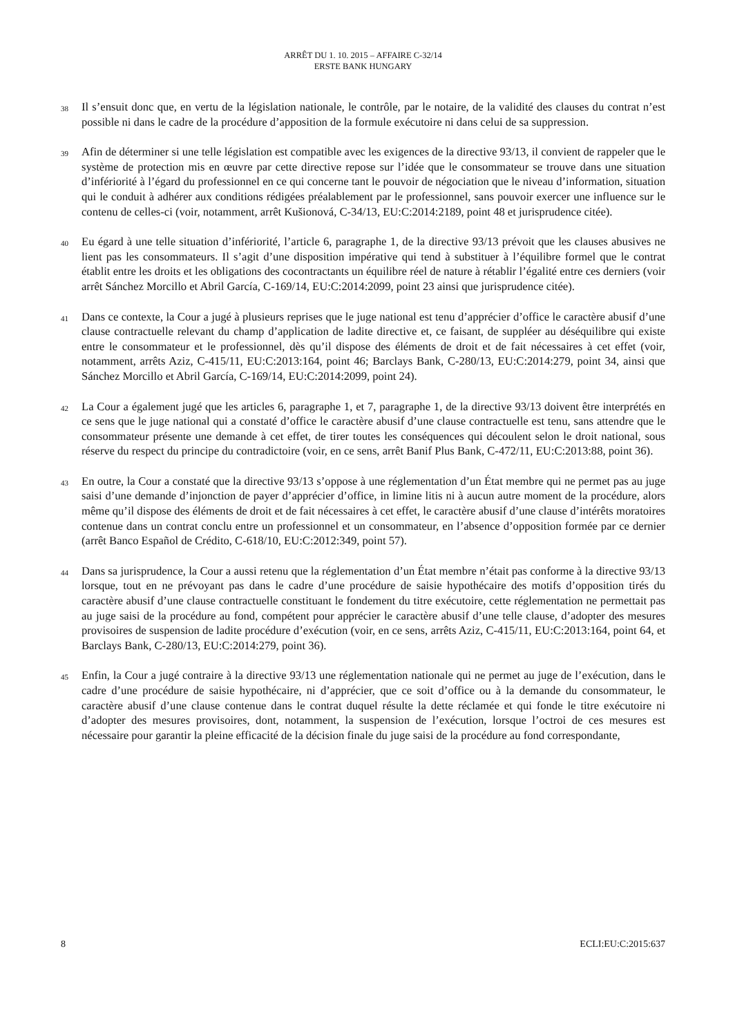ARRÊT DU 1. 10. 2015 – AFFAIRE C-32/14
ERSTE BANK HUNGARY
38
Il s’ensuit donc que, en vertu de la législation nationale, le contrôle, par le notaire, de la validité des clauses du contrat n’est possible ni dans le cadre de la procédure d’apposition de la formule exécutoire ni dans celui de sa suppression.
39
Afin de déterminer si une telle législation est compatible avec les exigences de la directive 93/13, il convient de rappeler que le système de protection mis en œuvre par cette directive repose sur l’idée que le consommateur se trouve dans une situation d’infériorité à l’égard du professionnel en ce qui concerne tant le pouvoir de négociation que le niveau d’information, situation qui le conduit à adhérer aux conditions rédigées préalablement par le professionnel, sans pouvoir exercer une influence sur le contenu de celles-ci (voir, notamment, arrêt Kušionová, C-34/13, EU:C:2014:2189, point 48 et jurisprudence citée).
40
Eu égard à une telle situation d’infériorité, l’article 6, paragraphe 1, de la directive 93/13 prévoit que les clauses abusives ne lient pas les consommateurs. Il s’agit d’une disposition impérative qui tend à substituer à l’équilibre formel que le contrat établit entre les droits et les obligations des cocontractants un équilibre réel de nature à rétablir l’égalité entre ces derniers (voir arrêt Sánchez Morcillo et Abril García, C-169/14, EU:C:2014:2099, point 23 ainsi que jurisprudence citée).
41
Dans ce contexte, la Cour a jugé à plusieurs reprises que le juge national est tenu d’apprécier d’office le caractère abusif d’une clause contractuelle relevant du champ d’application de ladite directive et, ce faisant, de suppléer au déséquilibre qui existe entre le consommateur et le professionnel, dès qu’il dispose des éléments de droit et de fait nécessaires à cet effet (voir, notamment, arrêts Aziz, C-415/11, EU:C:2013:164, point 46; Barclays Bank, C-280/13, EU:C:2014:279, point 34, ainsi que Sánchez Morcillo et Abril García, C-169/14, EU:C:2014:2099, point 24).
42
La Cour a également jugé que les articles 6, paragraphe 1, et 7, paragraphe 1, de la directive 93/13 doivent être interprétés en ce sens que le juge national qui a constaté d’office le caractère abusif d’une clause contractuelle est tenu, sans attendre que le consommateur présente une demande à cet effet, de tirer toutes les conséquences qui découlent selon le droit national, sous réserve du respect du principe du contradictoire (voir, en ce sens, arrêt Banif Plus Bank, C-472/11, EU:C:2013:88, point 36).
43
En outre, la Cour a constaté que la directive 93/13 s’oppose à une réglementation d’un État membre qui ne permet pas au juge saisi d’une demande d’injonction de payer d’apprécier d’office, in limine litis ni à aucun autre moment de la procédure, alors même qu’il dispose des éléments de droit et de fait nécessaires à cet effet, le caractère abusif d’une clause d’intérêts moratoires contenue dans un contrat conclu entre un professionnel et un consommateur, en l’absence d’opposition formée par ce dernier (arrêt Banco Español de Crédito, C-618/10, EU:C:2012:349, point 57).
44
Dans sa jurisprudence, la Cour a aussi retenu que la réglementation d’un État membre n’était pas conforme à la directive 93/13 lorsque, tout en ne prévoyant pas dans le cadre d’une procédure de saisie hypothécaire des motifs d’opposition tirés du caractère abusif d’une clause contractuelle constituant le fondement du titre exécutoire, cette réglementation ne permettait pas au juge saisi de la procédure au fond, compétent pour apprécier le caractère abusif d’une telle clause, d’adopter des mesures provisoires de suspension de ladite procédure d’exécution (voir, en ce sens, arrêts Aziz, C-415/11, EU:C:2013:164, point 64, et Barclays Bank, C-280/13, EU:C:2014:279, point 36).
45
Enfin, la Cour a jugé contraire à la directive 93/13 une réglementation nationale qui ne permet au juge de l’exécution, dans le cadre d’une procédure de saisie hypothécaire, ni d’apprécier, que ce soit d’office ou à la demande du consommateur, le caractère abusif d’une clause contenue dans le contrat duquel résulte la dette réclamée et qui fonde le titre exécutoire ni d’adopter des mesures provisoires, dont, notamment, la suspension de l’exécution, lorsque l’octroi de ces mesures est nécessaire pour garantir la pleine efficacité de la décision finale du juge saisi de la procédure au fond correspondante,
8 ECLI:EU:C:2015:637